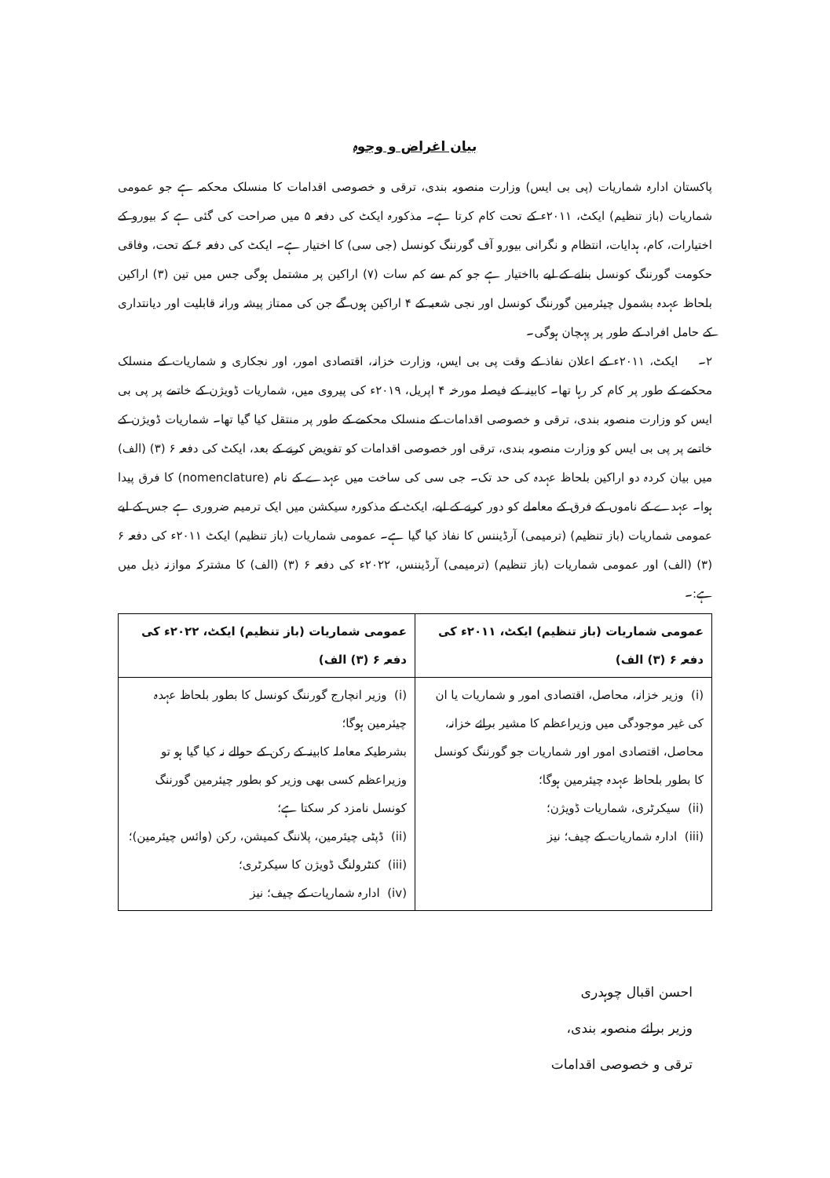بیان اغراض و وجوہ
پاکستان ادارہ شماریات (پی بی ایس) وزارت منصوبہ بندی، ترقی و خصوصی اقدامات کا منسلک محکمہ ہے جو عمومی شماریات (باز تنظیم) ایکٹ، ۲۰۱۱ء کے تحت کام کرتا ہے۔ مذکورہ ایکٹ کی دفعہ ۵ میں صراحت کی گئی ہے کہ بیورو کے اختیارات، کام، ہدایات، انتظام و نگرانی بیورو آف گورننگ کونسل (جی سی) کا اختیار ہے۔ ایکٹ کی دفعہ ۶ کے تحت، وفاقی حکومت گورننگ کونسل بنانے کے لیے بااختیار ہے جو کم سے کم سات (۷) اراکین پر مشتمل ہوگی جس میں تین (۳) اراکین بلحاظ عہدہ بشمول چیئرمین گورننگ کونسل اور نجی شعبہ کے ۴ اراکین ہوں گے جن کی ممتاز پیشہ ورانہ قابلیت اور دیانتداری کے حامل افراد کے طور پر پہچان ہوگی۔
۲۔ ایکٹ، ۲۰۱۱ء کے اعلان نفاذ کے وقت پی بی ایس، وزارت خزانہ، اقتصادی امور، اور نجکاری و شماریات کے منسلک محکمے کے طور پر کام کر رہا تھا۔ کابینہ کے فیصلہ مورخہ ۴ اپریل، ۲۰۱۹ء کی پیروی میں، شماریات ڈویژن کے خاتمے پر پی بی ایس کو وزارت منصوبہ بندی، ترقی و خصوصی اقدامات کے منسلک محکمے کے طور پر منتقل کیا گیا تھا۔ شماریات ڈویژن کے خاتمے پر پی بی ایس کو وزارت منصوبہ بندی، ترقی اور خصوصی اقدامات کو تفویض کرنے کے بعد، ایکٹ کی دفعہ ۶ (۳) (الف) میں بیان کردہ دو اراکین بلحاظ عہدہ کی حد تک۔ جی سی کی ساخت میں عہدے کے نام (nomenclature) کا فرق پیدا ہوا۔ عہدے کے ناموں کے فرق کے معاملے کو دور کرنے کے لیے، ایکٹ کے مذکورہ سیکشن میں ایک ترمیم ضروری ہے جس کے لیے عمومی شماریات (باز تنظیم) (ترمیمی) آرڈیننس کا نفاذ کیا گیا ہے۔ عمومی شماریات (باز تنظیم) ایکٹ ۲۰۱۱ء کی دفعہ ۶ (۳) (الف) اور عمومی شماریات (باز تنظیم) (ترمیمی) آرڈیننس، ۲۰۲۲ء کی دفعہ ۶ (۳) (الف) کا مشترکہ موازنہ ذیل میں ہے:۔
| عمومی شماریات (باز تنظیم) ایکٹ، ۲۰۱۱ء کی دفعہ ۶ (۳) الف) | عمومی شماریات (باز تنظیم) ایکٹ، ۲۰۲۲ء کی دفعہ ۶ (۳) الف) |
| --- | --- |
| (i) وزیر خزانہ، محاصل، اقتصادی امور و شماریات یا ان کی غیر موجودگی میں وزیراعظم کا مشیر برائے خزانہ، محاصل، اقتصادی امور اور شماریات جو گورننگ کونسل کا بطور بلحاظ عہدہ چیئرمین ہوگا؛ (ii) سیکرٹری، شماریات ڈویژن؛ (iii) ادارہ شماریات کے چیف؛ نیز | (i) وزیر انچارج گورننگ کونسل کا بطور بلحاظ عہدہ چیئرمین ہوگا؛ بشرطیکہ معاملہ کابینہ کے رکن کے حوالے نہ کیا گیا ہو تو وزیراعظم کسی بھی وزیر کو بطور چیئرمین گورننگ کونسل نامزد کر سکتا ہے؛ (ii) ڈپٹی چیئرمین، پلاننگ کمیشن، رکن (وائس چیئرمین)؛ (iii) کنٹرولنگ ڈویژن کا سیکرٹری؛ (iv) ادارہ شماریات کے چیف؛ نیز |
احسن اقبال چوہدری
وزیر برائے منصوبہ بندی،
ترقی و خصوصی اقدامات